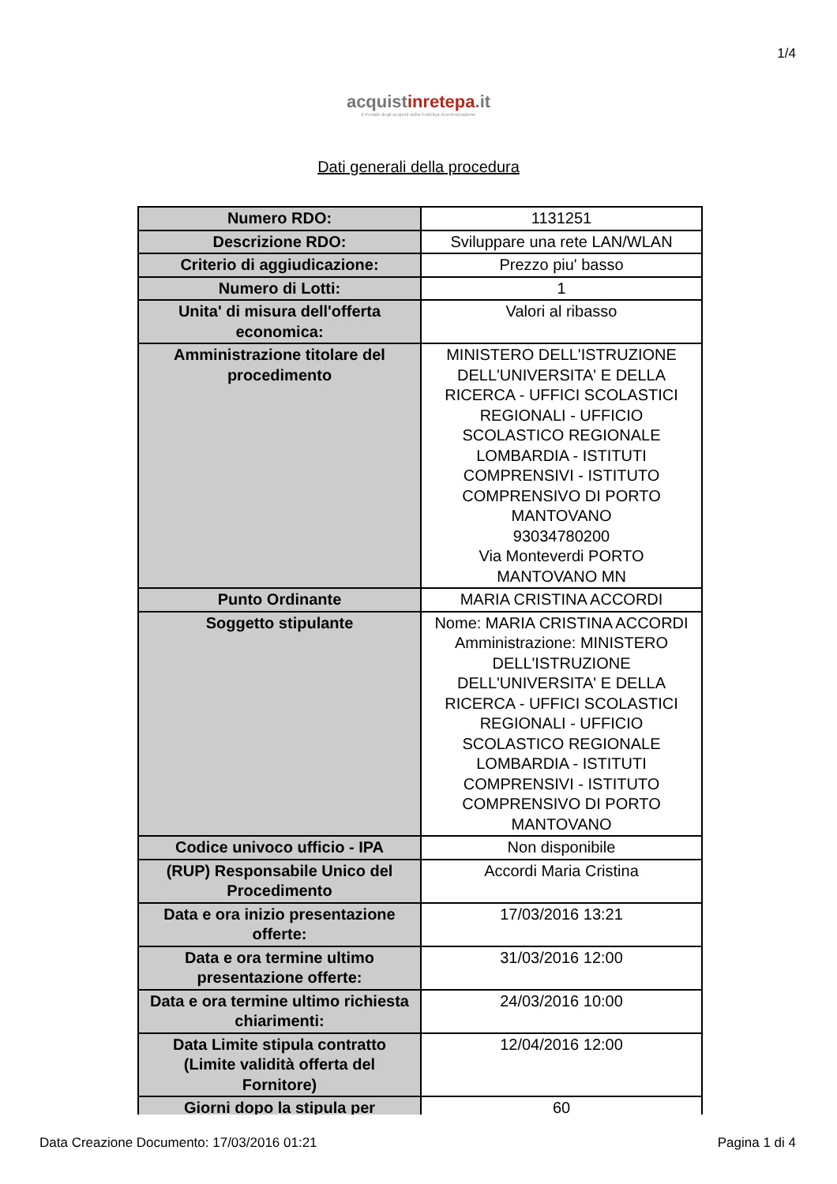1/4
acquistinrete pa.it
Il Portale degli acquisti della Pubblica Amministrazione
Dati generali della procedura
| Numero RDO: | 1131251 |
| Descrizione RDO: | Sviluppare una rete LAN/WLAN |
| Criterio di aggiudicazione: | Prezzo piu' basso |
| Numero di Lotti: | 1 |
| Unita' di misura dell'offerta economica: | Valori al ribasso |
| Amministrazione titolare del procedimento | MINISTERO DELL'ISTRUZIONE DELL'UNIVERSITA' E DELLA RICERCA - UFFICI SCOLASTICI REGIONALI - UFFICIO SCOLASTICO REGIONALE LOMBARDIA - ISTITUTI COMPRENSIVI - ISTITUTO COMPRENSIVO DI PORTO MANTOVANO 93034780200 Via Monteverdi PORTO MANTOVANO MN |
| Punto Ordinante | MARIA CRISTINA ACCORDI |
| Soggetto stipulante | Nome: MARIA CRISTINA ACCORDI Amministrazione: MINISTERO DELL'ISTRUZIONE DELL'UNIVERSITA' E DELLA RICERCA - UFFICI SCOLASTICI REGIONALI - UFFICIO SCOLASTICO REGIONALE LOMBARDIA - ISTITUTI COMPRENSIVI - ISTITUTO COMPRENSIVO DI PORTO MANTOVANO |
| Codice univoco ufficio - IPA | Non disponibile |
| (RUP) Responsabile Unico del Procedimento | Accordi Maria Cristina |
| Data e ora inizio presentazione offerte: | 17/03/2016 13:21 |
| Data e ora termine ultimo presentazione offerte: | 31/03/2016 12:00 |
| Data e ora termine ultimo richiesta chiarimenti: | 24/03/2016 10:00 |
| Data Limite stipula contratto (Limite validità offerta del Fornitore) | 12/04/2016 12:00 |
| Giorni dopo la stipula per | 60 |
Data Creazione Documento: 17/03/2016 01:21 Pagina 1 di 4